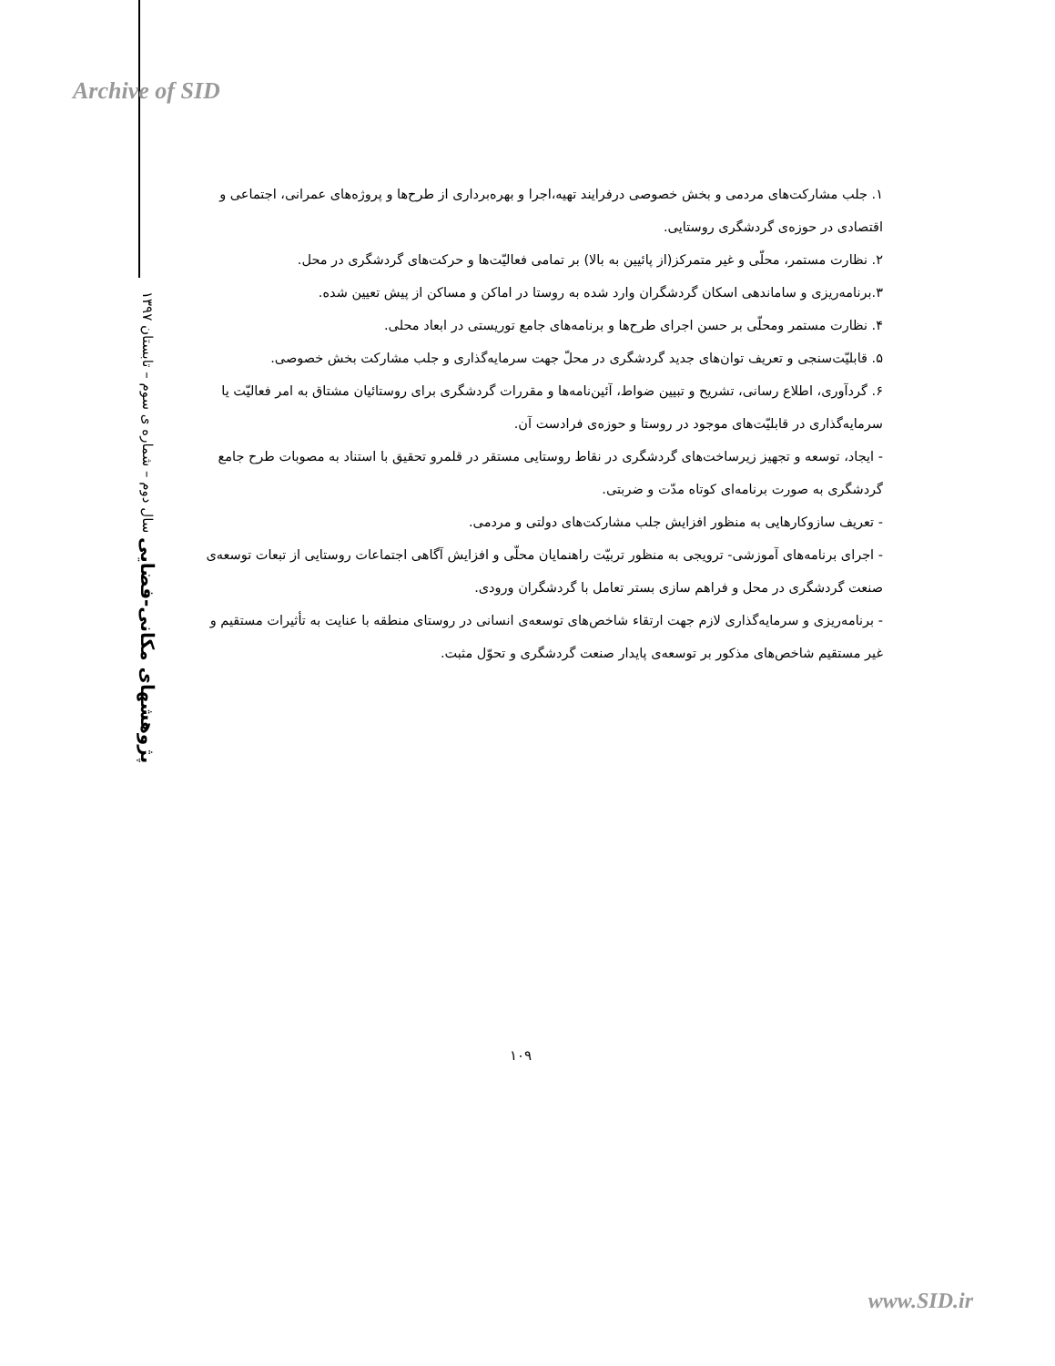Archive of SID
پژوهشهای مکانی-فضایی سال دوم – شماره ی سوم – تابستان ۱۳۹۷
۱. جلب مشارکت‌های مردمی و بخش خصوصی درفرایند تهیه،اجرا و بهره‌برداری از طرح‌ها و پروژه‌های عمرانی، اجتماعی و اقتصادی در حوزه‌ی گردشگری روستایی.
۲. نظارت مستمر، محلّی و غیر متمرکز(از پائیین به بالا) بر تمامی فعالیّت‌ها و حرکت‌های گردشگری در محل.
۳.برنامه‌ریزی و ساماندهی اسکان گردشگران وارد شده به روستا در اماکن و مساکن از پیش تعیین شده.
۴. نظارت مستمر ومحلّی بر حسن اجرای طرح‌ها و برنامه‌های جامع توریستی در ابعاد محلی.
۵. قابلیّت‌سنجی و تعریف توان‌های جدید گردشگری در محلّ جهت سرمایه‌گذاری و جلب مشارکت بخش خصوصی.
۶. گردآوری، اطلاع رسانی، تشریح و تبیین ضواط، آئین‌نامه‌ها و مقررات گردشگری برای روستائیان مشتاق به امر فعالیّت یا سرمایه‌گذاری در قابلیّت‌های موجود در روستا و حوزه‌ی فرادست آن.
- ایجاد، توسعه و تجهیز زیرساخت‌های گردشگری در نقاط روستایی مستقر در قلمرو تحقیق با استناد به مصوبات طرح جامع گردشگری به صورت برنامه‌ای کوتاه مدّت و ضربتی.
- تعریف سازوکارهایی به منظور افزایش جلب مشارکت‌های دولتی و مردمی.
- اجرای برنامه‌های آموزشی- ترویجی به منظور تربیّت راهنمایان محلّی و افزایش آگاهی اجتماعات روستایی از تبعات توسعه‌ی صنعت گردشگری در محل و فراهم سازی بستر تعامل با گردشگران ورودی.
- برنامه‌ریزی و سرمایه‌گذاری لازم جهت ارتقاء شاخص‌های توسعه‌ی انسانی در روستای منطقه با عنایت به تأثیرات مستقیم و غیر مستقیم شاخص‌های مذکور بر توسعه‌ی پایدار صنعت گردشگری و تحوّل مثبت.
۱۰۹
www.SID.ir